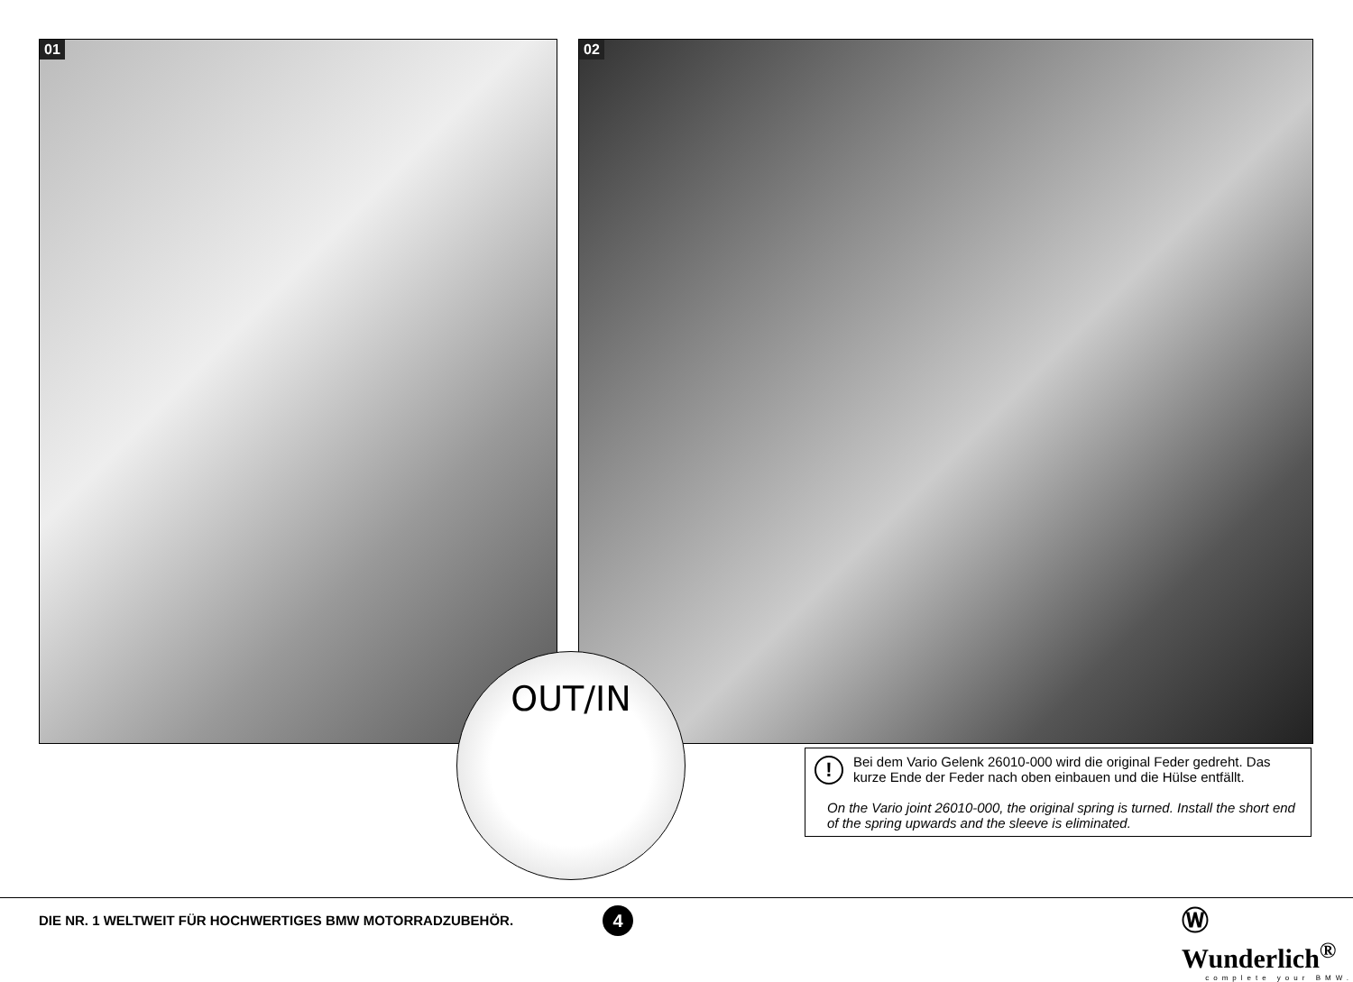01 02
OUT/IN
!
Bei dem Vario Gelenk 26010-000 wird die original Feder gedreht. Das kurze Ende der Feder nach oben einbauen und die Hülse entfällt.
On the Vario joint 26010-000, the original spring is turned. Install the short end of the spring upwards and the sleeve is eliminated.
DIE NR. 1 WELTWEIT FÜR HOCHWERTIGES BMW MOTORRADZUBEHÖR.
4
Ⓦ Wunderlich<sup>®</sup>
complete your BMW.